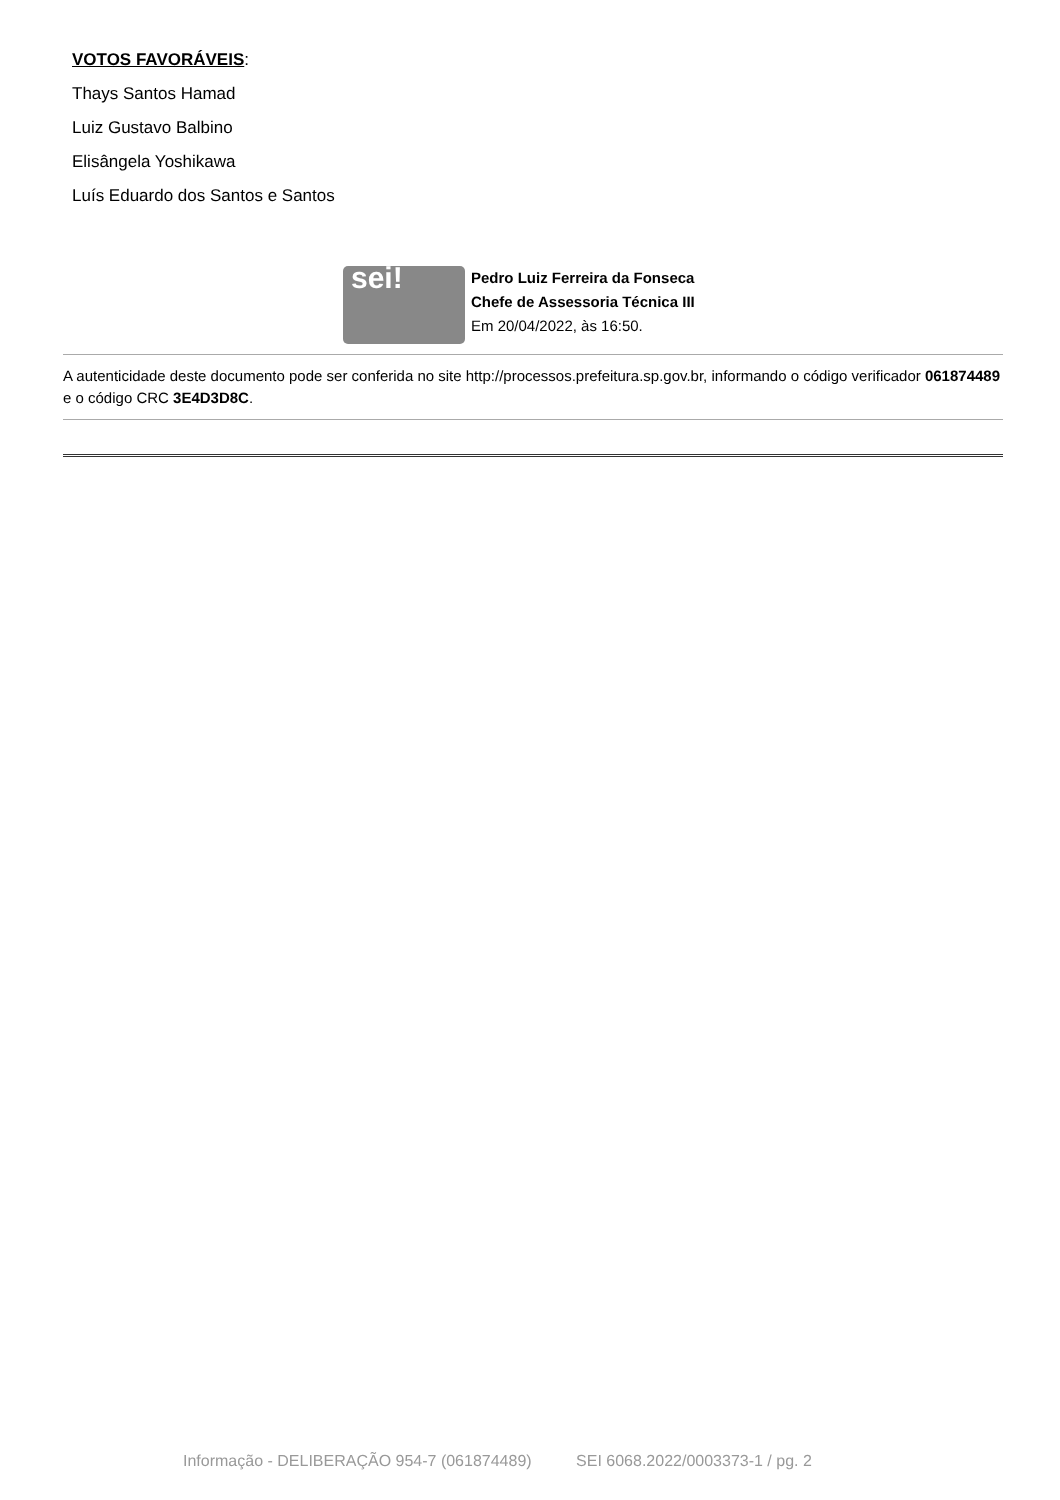VOTOS FAVORÁVEIS:
Thays Santos Hamad
Luiz Gustavo Balbino
Elisângela Yoshikawa
Luís Eduardo dos Santos e Santos
sei!
Pedro Luiz Ferreira da Fonseca
Chefe de Assessoria Técnica III
Em 20/04/2022, às 16:50.
A autenticidade deste documento pode ser conferida no site http://processos.prefeitura.sp.gov.br, informando o código verificador 061874489 e o código CRC 3E4D3D8C.
Informação - DELIBERAÇÃO 954-7 (061874489) SEI 6068.2022/0003373-1 / pg. 2